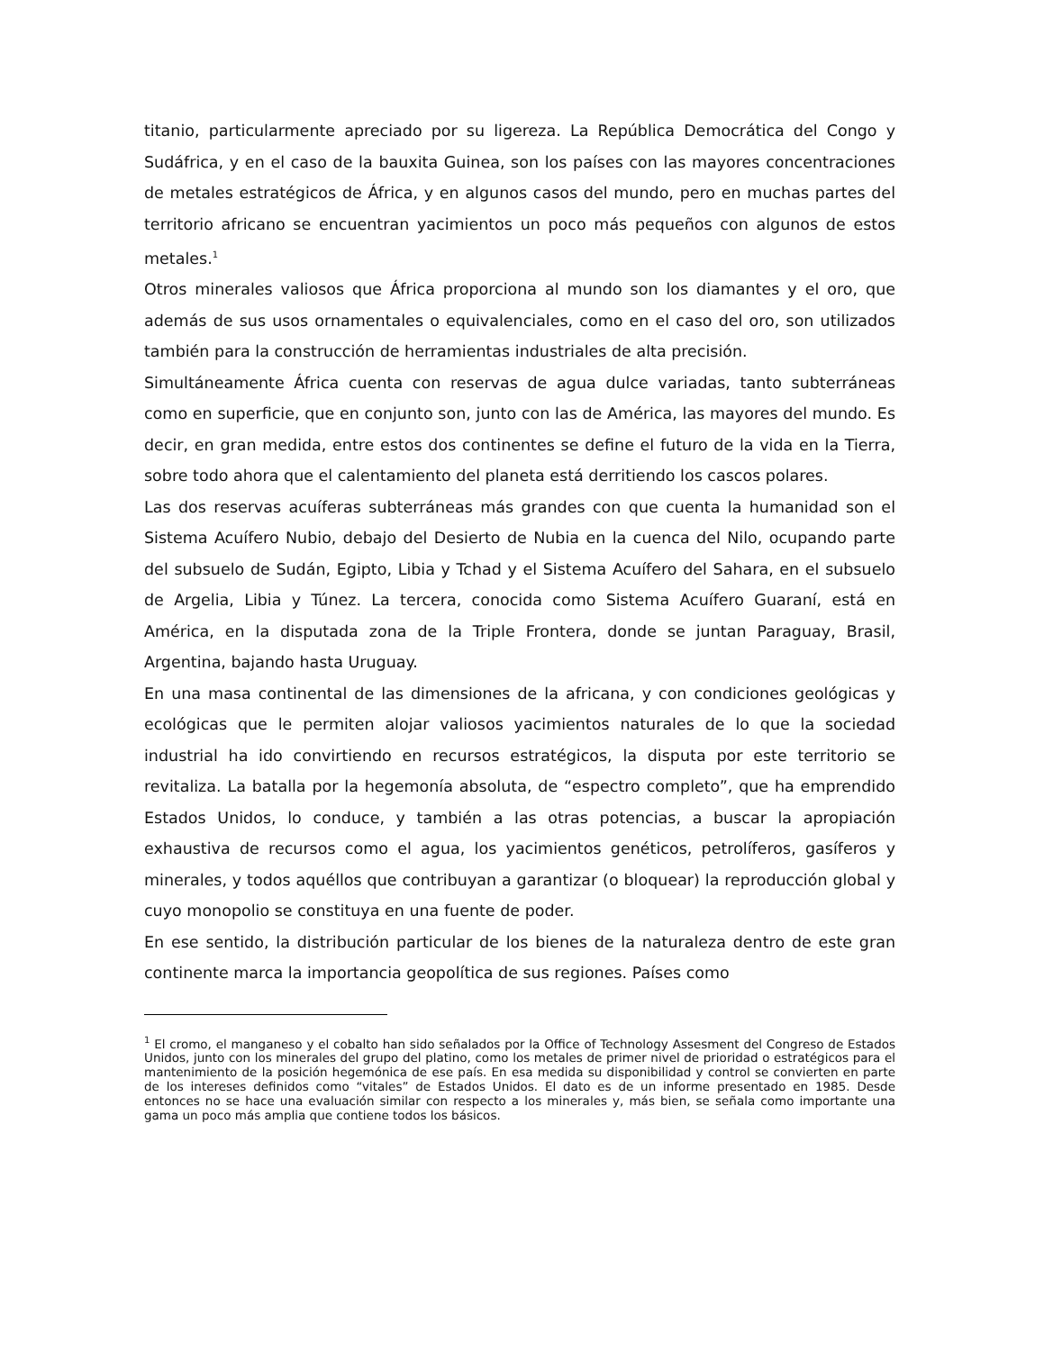titanio, particularmente apreciado por su ligereza. La República Democrática del Congo y Sudáfrica, y en el caso de la bauxita Guinea, son los países con las mayores concentraciones de metales estratégicos de África, y en algunos casos del mundo, pero en muchas partes del territorio africano se encuentran yacimientos un poco más pequeños con algunos de estos metales.<sup>1</sup>
Otros minerales valiosos que África proporciona al mundo son los diamantes y el oro, que además de sus usos ornamentales o equivalenciales, como en el caso del oro, son utilizados también para la construcción de herramientas industriales de alta precisión.
Simultáneamente África cuenta con reservas de agua dulce variadas, tanto subterráneas como en superficie, que en conjunto son, junto con las de América, las mayores del mundo. Es decir, en gran medida, entre estos dos continentes se define el futuro de la vida en la Tierra, sobre todo ahora que el calentamiento del planeta está derritiendo los cascos polares.
Las dos reservas acuíferas subterráneas más grandes con que cuenta la humanidad son el Sistema Acuífero Nubio, debajo del Desierto de Nubia en la cuenca del Nilo, ocupando parte del subsuelo de Sudán, Egipto, Libia y Tchad y el Sistema Acuífero del Sahara, en el subsuelo de Argelia, Libia y Túnez. La tercera, conocida como Sistema Acuífero Guaraní, está en América, en la disputada zona de la Triple Frontera, donde se juntan Paraguay, Brasil, Argentina, bajando hasta Uruguay.
En una masa continental de las dimensiones de la africana, y con condiciones geológicas y ecológicas que le permiten alojar valiosos yacimientos naturales de lo que la sociedad industrial ha ido convirtiendo en recursos estratégicos, la disputa por este territorio se revitaliza. La batalla por la hegemonía absoluta, de “espectro completo”, que ha emprendido Estados Unidos, lo conduce, y también a las otras potencias, a buscar la apropiación exhaustiva de recursos como el agua, los yacimientos genéticos, petrolíferos, gasíferos y minerales, y todos aquéllos que contribuyan a garantizar (o bloquear) la reproducción global y cuyo monopolio se constituya en una fuente de poder.
En ese sentido, la distribución particular de los bienes de la naturaleza dentro de este gran continente marca la importancia geopolítica de sus regiones. Países como
<sup>1</sup> El cromo, el manganeso y el cobalto han sido señalados por la Office of Technology Assesment del Congreso de Estados Unidos, junto con los minerales del grupo del platino, como los metales de primer nivel de prioridad o estratégicos para el mantenimiento de la posición hegemónica de ese país. En esa medida su disponibilidad y control se convierten en parte de los intereses definidos como “vitales” de Estados Unidos. El dato es de un informe presentado en 1985. Desde entonces no se hace una evaluación similar con respecto a los minerales y, más bien, se señala como importante una gama un poco más amplia que contiene todos los básicos.